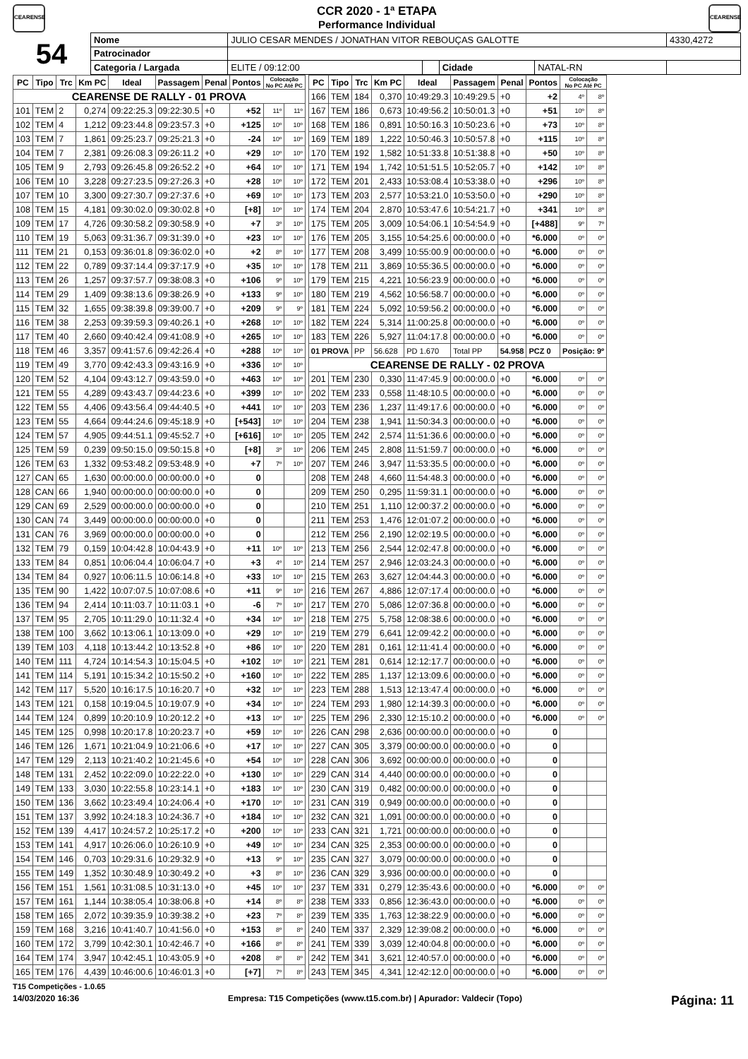CEARENSE
CCR 2020 - 1ª ETAPA
Performance Individual
CEARENSE
54
| Nome | JULIO CESAR MENDES / JONATHAN VITOR REBOUÇAS GALOTTE | | | | | 4330,4272 |
| Patrocinador | | | | | | |
| Categoria / Largada | | ELITE / 09:12:00 | | Cidade | NATAL-RN | |
| PC | Tipo | Trc | Km PC | Ideal | Passagem | Penal | Pontos | Colocação No PC Até PC | |
| --- | --- | --- | --- | --- | --- | --- | --- | --- | --- |
| CEARENSE DE RALLY - 01 PROVA | | | | | | | | | |
| 101 | TEM | 2 | 0,274 | 09:22:25.3 | 09:22:30.5 | +0 | +52 | 11º | 11º |
| 102 | TEM | 4 | 1,212 | 09:23:44.8 | 09:23:57.3 | +0 | +125 | 10º | 10º |
| 103 | TEM | 7 | 1,861 | 09:25:23.7 | 09:25:21.3 | +0 | -24 | 10º | 10º |
| 104 | TEM | 7 | 2,381 | 09:26:08.3 | 09:26:11.2 | +0 | +29 | 10º | 10º |
| 105 | TEM | 9 | 2,793 | 09:26:45.8 | 09:26:52.2 | +0 | +64 | 10º | 10º |
| 106 | TEM | 10 | 3,228 | 09:27:23.5 | 09:27:26.3 | +0 | +28 | 10º | 10º |
| 107 | TEM | 10 | 3,300 | 09:27:30.7 | 09:27:37.6 | +0 | +69 | 10º | 10º |
| 108 | TEM | 15 | 4,181 | 09:30:02.0 | 09:30:02.8 | +0 | [+8] | 10º | 10º |
| 109 | TEM | 17 | 4,726 | 09:30:58.2 | 09:30:58.9 | +0 | +7 | 3º | 10º |
| 110 | TEM | 19 | 5,063 | 09:31:36.7 | 09:31:39.0 | +0 | +23 | 10º | 10º |
| 111 | TEM | 21 | 0,153 | 09:36:01.8 | 09:36:02.0 | +0 | +2 | 8º | 10º |
| 112 | TEM | 22 | 0,789 | 09:37:14.4 | 09:37:17.9 | +0 | +35 | 10º | 10º |
| 113 | TEM | 26 | 1,257 | 09:37:57.7 | 09:38:08.3 | +0 | +106 | 9º | 10º |
| 114 | TEM | 29 | 1,409 | 09:38:13.6 | 09:38:26.9 | +0 | +133 | 9º | 10º |
| 115 | TEM | 32 | 1,655 | 09:38:39.8 | 09:39:00.7 | +0 | +209 | 9º | 9º |
| 116 | TEM | 38 | 2,253 | 09:39:59.3 | 09:40:26.1 | +0 | +268 | 10º | 10º |
| 117 | TEM | 40 | 2,660 | 09:40:42.4 | 09:41:08.9 | +0 | +265 | 10º | 10º |
| 118 | TEM | 46 | 3,357 | 09:41:57.6 | 09:42:26.4 | +0 | +288 | 10º | 10º |
| 119 | TEM | 49 | 3,770 | 09:42:43.3 | 09:43:16.9 | +0 | +336 | 10º | 10º |
| 120 | TEM | 52 | 4,104 | 09:43:12.7 | 09:43:59.0 | +0 | +463 | 10º | 10º |
| 121 | TEM | 55 | 4,289 | 09:43:43.7 | 09:44:23.6 | +0 | +399 | 10º | 10º |
| 122 | TEM | 55 | 4,406 | 09:43:56.4 | 09:44:40.5 | +0 | +441 | 10º | 10º |
| 123 | TEM | 55 | 4,664 | 09:44:24.6 | 09:45:18.9 | +0 | [+543] | 10º | 10º |
| 124 | TEM | 57 | 4,905 | 09:44:51.1 | 09:45:52.7 | +0 | [+616] | 10º | 10º |
| 125 | TEM | 59 | 0,239 | 09:50:15.0 | 09:50:15.8 | +0 | [+8] | 3º | 10º |
| 126 | TEM | 63 | 1,332 | 09:53:48.2 | 09:53:48.9 | +0 | +7 | 7º | 10º |
| 127 | CAN | 65 | 1,630 | 00:00:00.0 | 00:00:00.0 | +0 | 0 | | |
| 128 | CAN | 66 | 1,940 | 00:00:00.0 | 00:00:00.0 | +0 | 0 | | |
| 129 | CAN | 69 | 2,529 | 00:00:00.0 | 00:00:00.0 | +0 | 0 | | |
| 130 | CAN | 74 | 3,449 | 00:00:00.0 | 00:00:00.0 | +0 | 0 | | |
| 131 | CAN | 76 | 3,969 | 00:00:00.0 | 00:00:00.0 | +0 | 0 | | |
| 132 | TEM | 79 | 0,159 | 10:04:42.8 | 10:04:43.9 | +0 | +11 | 10º | 10º |
| 133 | TEM | 84 | 0,851 | 10:06:04.4 | 10:06:04.7 | +0 | +3 | 4º | 10º |
| 134 | TEM | 84 | 0,927 | 10:06:11.5 | 10:06:14.8 | +0 | +33 | 10º | 10º |
| 135 | TEM | 90 | 1,422 | 10:07:07.5 | 10:07:08.6 | +0 | +11 | 9º | 10º |
| 136 | TEM | 94 | 2,414 | 10:11:03.7 | 10:11:03.1 | +0 | -6 | 7º | 10º |
| 137 | TEM | 95 | 2,705 | 10:11:29.0 | 10:11:32.4 | +0 | +34 | 10º | 10º |
| 138 | TEM | 100 | 3,662 | 10:13:06.1 | 10:13:09.0 | +0 | +29 | 10º | 10º |
| 139 | TEM | 103 | 4,118 | 10:13:44.2 | 10:13:52.8 | +0 | +86 | 10º | 10º |
| 140 | TEM | 111 | 4,724 | 10:14:54.3 | 10:15:04.5 | +0 | +102 | 10º | 10º |
| 141 | TEM | 114 | 5,191 | 10:15:34.2 | 10:15:50.2 | +0 | +160 | 10º | 10º |
| 142 | TEM | 117 | 5,520 | 10:16:17.5 | 10:16:20.7 | +0 | +32 | 10º | 10º |
| 143 | TEM | 121 | 0,158 | 10:19:04.5 | 10:19:07.9 | +0 | +34 | 10º | 10º |
| 144 | TEM | 124 | 0,899 | 10:20:10.9 | 10:20:12.2 | +0 | +13 | 10º | 10º |
| 145 | TEM | 125 | 0,998 | 10:20:17.8 | 10:20:23.7 | +0 | +59 | 10º | 10º |
| 146 | TEM | 126 | 1,671 | 10:21:04.9 | 10:21:06.6 | +0 | +17 | 10º | 10º |
| 147 | TEM | 129 | 2,113 | 10:21:40.2 | 10:21:45.6 | +0 | +54 | 10º | 10º |
| 148 | TEM | 131 | 2,452 | 10:22:09.0 | 10:22:22.0 | +0 | +130 | 10º | 10º |
| 149 | TEM | 133 | 3,030 | 10:22:55.8 | 10:23:14.1 | +0 | +183 | 10º | 10º |
| 150 | TEM | 136 | 3,662 | 10:23:49.4 | 10:24:06.4 | +0 | +170 | 10º | 10º |
| 151 | TEM | 137 | 3,992 | 10:24:18.3 | 10:24:36.7 | +0 | +184 | 10º | 10º |
| 152 | TEM | 139 | 4,417 | 10:24:57.2 | 10:25:17.2 | +0 | +200 | 10º | 10º |
| 153 | TEM | 141 | 4,917 | 10:26:06.0 | 10:26:10.9 | +0 | +49 | 10º | 10º |
| 154 | TEM | 146 | 0,703 | 10:29:31.6 | 10:29:32.9 | +0 | +13 | 9º | 10º |
| 155 | TEM | 149 | 1,352 | 10:30:48.9 | 10:30:49.2 | +0 | +3 | 8º | 10º |
| 156 | TEM | 151 | 1,561 | 10:31:08.5 | 10:31:13.0 | +0 | +45 | 10º | 10º |
| 157 | TEM | 161 | 1,144 | 10:38:05.4 | 10:38:06.8 | +0 | +14 | 8º | 8º |
| 158 | TEM | 165 | 2,072 | 10:39:35.9 | 10:39:38.2 | +0 | +23 | 7º | 8º |
| 159 | TEM | 168 | 3,216 | 10:41:40.7 | 10:41:56.0 | +0 | +153 | 8º | 8º |
| 160 | TEM | 172 | 3,799 | 10:42:30.1 | 10:42:46.7 | +0 | +166 | 8º | 8º |
| 164 | TEM | 174 | 3,947 | 10:42:45.1 | 10:43:05.9 | +0 | +208 | 8º | 8º |
| 165 | TEM | 176 | 4,439 | 10:46:00.6 | 10:46:01.3 | +0 | [+7] | 7º | 8º |
| PC | Tipo | Trc | Km PC | Ideal | Passagem | Penal | Pontos | Colocação No PC Até PC | |
| --- | --- | --- | --- | --- | --- | --- | --- | --- | --- |
| 166 | TEM | 184 | 0,370 | 10:49:29.3 | 10:49:29.5 | +0 | +2 | 4º | 8º |
| 167 | TEM | 186 | 0,673 | 10:49:56.2 | 10:50:01.3 | +0 | +51 | 10º | 8º |
| 168 | TEM | 186 | 0,891 | 10:50:16.3 | 10:50:23.6 | +0 | +73 | 10º | 8º |
| 169 | TEM | 189 | 1,222 | 10:50:46.3 | 10:50:57.8 | +0 | +115 | 10º | 8º |
| 170 | TEM | 192 | 1,582 | 10:51:33.8 | 10:51:38.8 | +0 | +50 | 10º | 8º |
| 171 | TEM | 194 | 1,742 | 10:51:51.5 | 10:52:05.7 | +0 | +142 | 10º | 8º |
| 172 | TEM | 201 | 2,433 | 10:53:08.4 | 10:53:38.0 | +0 | +296 | 10º | 8º |
| 173 | TEM | 203 | 2,577 | 10:53:21.0 | 10:53:50.0 | +0 | +290 | 10º | 8º |
| 174 | TEM | 204 | 2,870 | 10:53:47.6 | 10:54:21.7 | +0 | +341 | 10º | 8º |
| 175 | TEM | 205 | 3,009 | 10:54:06.1 | 10:54:54.9 | +0 | [+488] | 9º | 7º |
| 176 | TEM | 205 | 3,155 | 10:54:25.6 | 00:00:00.0 | +0 | *6.000 | 0º | 0º |
| 177 | TEM | 208 | 3,499 | 10:55:00.9 | 00:00:00.0 | +0 | *6.000 | 0º | 0º |
| 178 | TEM | 211 | 3,869 | 10:55:36.5 | 00:00:00.0 | +0 | *6.000 | 0º | 0º |
| 179 | TEM | 215 | 4,221 | 10:56:23.9 | 00:00:00.0 | +0 | *6.000 | 0º | 0º |
| 180 | TEM | 219 | 4,562 | 10:56:58.7 | 00:00:00.0 | +0 | *6.000 | 0º | 0º |
| 181 | TEM | 224 | 5,092 | 10:59:56.2 | 00:00:00.0 | +0 | *6.000 | 0º | 0º |
| 182 | TEM | 224 | 5,314 | 11:00:25.8 | 00:00:00.0 | +0 | *6.000 | 0º | 0º |
| 183 | TEM | 226 | 5,927 | 11:04:17.8 | 00:00:00.0 | +0 | *6.000 | 0º | 0º |
| 01 PROVA | | PP | 56.628 | PD 1.670 | Total PP | 54.958 | PCZ 0 | Posição: 9º | |
| CEARENSE DE RALLY - 02 PROVA | | | | | | | | | |
| 201 | TEM | 230 | 0,330 | 11:47:45.9 | 00:00:00.0 | +0 | *6.000 | 0º | 0º |
| 202 | TEM | 233 | 0,558 | 11:48:10.5 | 00:00:00.0 | +0 | *6.000 | 0º | 0º |
| 203 | TEM | 236 | 1,237 | 11:49:17.6 | 00:00:00.0 | +0 | *6.000 | 0º | 0º |
| 204 | TEM | 238 | 1,941 | 11:50:34.3 | 00:00:00.0 | +0 | *6.000 | 0º | 0º |
| 205 | TEM | 242 | 2,574 | 11:51:36.6 | 00:00:00.0 | +0 | *6.000 | 0º | 0º |
| 206 | TEM | 245 | 2,808 | 11:51:59.7 | 00:00:00.0 | +0 | *6.000 | 0º | 0º |
| 207 | TEM | 246 | 3,947 | 11:53:35.5 | 00:00:00.0 | +0 | *6.000 | 0º | 0º |
| 208 | TEM | 248 | 4,660 | 11:54:48.3 | 00:00:00.0 | +0 | *6.000 | 0º | 0º |
| 209 | TEM | 250 | 0,295 | 11:59:31.1 | 00:00:00.0 | +0 | *6.000 | 0º | 0º |
| 210 | TEM | 251 | 1,110 | 12:00:37.2 | 00:00:00.0 | +0 | *6.000 | 0º | 0º |
| 211 | TEM | 253 | 1,476 | 12:01:07.2 | 00:00:00.0 | +0 | *6.000 | 0º | 0º |
| 212 | TEM | 256 | 2,190 | 12:02:19.5 | 00:00:00.0 | +0 | *6.000 | 0º | 0º |
| 213 | TEM | 256 | 2,544 | 12:02:47.8 | 00:00:00.0 | +0 | *6.000 | 0º | 0º |
| 214 | TEM | 257 | 2,946 | 12:03:24.3 | 00:00:00.0 | +0 | *6.000 | 0º | 0º |
| 215 | TEM | 263 | 3,627 | 12:04:44.3 | 00:00:00.0 | +0 | *6.000 | 0º | 0º |
| 216 | TEM | 267 | 4,886 | 12:07:17.4 | 00:00:00.0 | +0 | *6.000 | 0º | 0º |
| 217 | TEM | 270 | 5,086 | 12:07:36.8 | 00:00:00.0 | +0 | *6.000 | 0º | 0º |
| 218 | TEM | 275 | 5,758 | 12:08:38.6 | 00:00:00.0 | +0 | *6.000 | 0º | 0º |
| 219 | TEM | 279 | 6,641 | 12:09:42.2 | 00:00:00.0 | +0 | *6.000 | 0º | 0º |
| 220 | TEM | 281 | 0,161 | 12:11:41.4 | 00:00:00.0 | +0 | *6.000 | 0º | 0º |
| 221 | TEM | 281 | 0,614 | 12:12:17.7 | 00:00:00.0 | +0 | *6.000 | 0º | 0º |
| 222 | TEM | 285 | 1,137 | 12:13:09.6 | 00:00:00.0 | +0 | *6.000 | 0º | 0º |
| 223 | TEM | 288 | 1,513 | 12:13:47.4 | 00:00:00.0 | +0 | *6.000 | 0º | 0º |
| 224 | TEM | 293 | 1,980 | 12:14:39.3 | 00:00:00.0 | +0 | *6.000 | 0º | 0º |
| 225 | TEM | 296 | 2,330 | 12:15:10.2 | 00:00:00.0 | +0 | *6.000 | 0º | 0º |
| 226 | CAN | 298 | 2,636 | 00:00:00.0 | 00:00:00.0 | +0 | 0 | | |
| 227 | CAN | 305 | 3,379 | 00:00:00.0 | 00:00:00.0 | +0 | 0 | | |
| 228 | CAN | 306 | 3,692 | 00:00:00.0 | 00:00:00.0 | +0 | 0 | | |
| 229 | CAN | 314 | 4,440 | 00:00:00.0 | 00:00:00.0 | +0 | 0 | | |
| 230 | CAN | 319 | 0,482 | 00:00:00.0 | 00:00:00.0 | +0 | 0 | | |
| 231 | CAN | 319 | 0,949 | 00:00:00.0 | 00:00:00.0 | +0 | 0 | | |
| 232 | CAN | 321 | 1,091 | 00:00:00.0 | 00:00:00.0 | +0 | 0 | | |
| 233 | CAN | 321 | 1,721 | 00:00:00.0 | 00:00:00.0 | +0 | 0 | | |
| 234 | CAN | 325 | 2,353 | 00:00:00.0 | 00:00:00.0 | +0 | 0 | | |
| 235 | CAN | 327 | 3,079 | 00:00:00.0 | 00:00:00.0 | +0 | 0 | | |
| 236 | CAN | 329 | 3,936 | 00:00:00.0 | 00:00:00.0 | +0 | 0 | | |
| 237 | TEM | 331 | 0,279 | 12:35:43.6 | 00:00:00.0 | +0 | *6.000 | 0º | 0º |
| 238 | TEM | 333 | 0,856 | 12:36:43.0 | 00:00:00.0 | +0 | *6.000 | 0º | 0º |
| 239 | TEM | 335 | 1,763 | 12:38:22.9 | 00:00:00.0 | +0 | *6.000 | 0º | 0º |
| 240 | TEM | 337 | 2,329 | 12:39:08.2 | 00:00:00.0 | +0 | *6.000 | 0º | 0º |
| 241 | TEM | 339 | 3,039 | 12:40:04.8 | 00:00:00.0 | +0 | *6.000 | 0º | 0º |
| 242 | TEM | 341 | 3,621 | 12:40:57.0 | 00:00:00.0 | +0 | *6.000 | 0º | 0º |
| 243 | TEM | 345 | 4,341 | 12:42:12.0 | 00:00:00.0 | +0 | *6.000 | 0º | 0º |
T15 Competições - 1.0.65
14/03/2020 16:36 Empresa: T15 Competições (www.t15.com.br) | Apurador: Valdecir (Topo) Página: 11